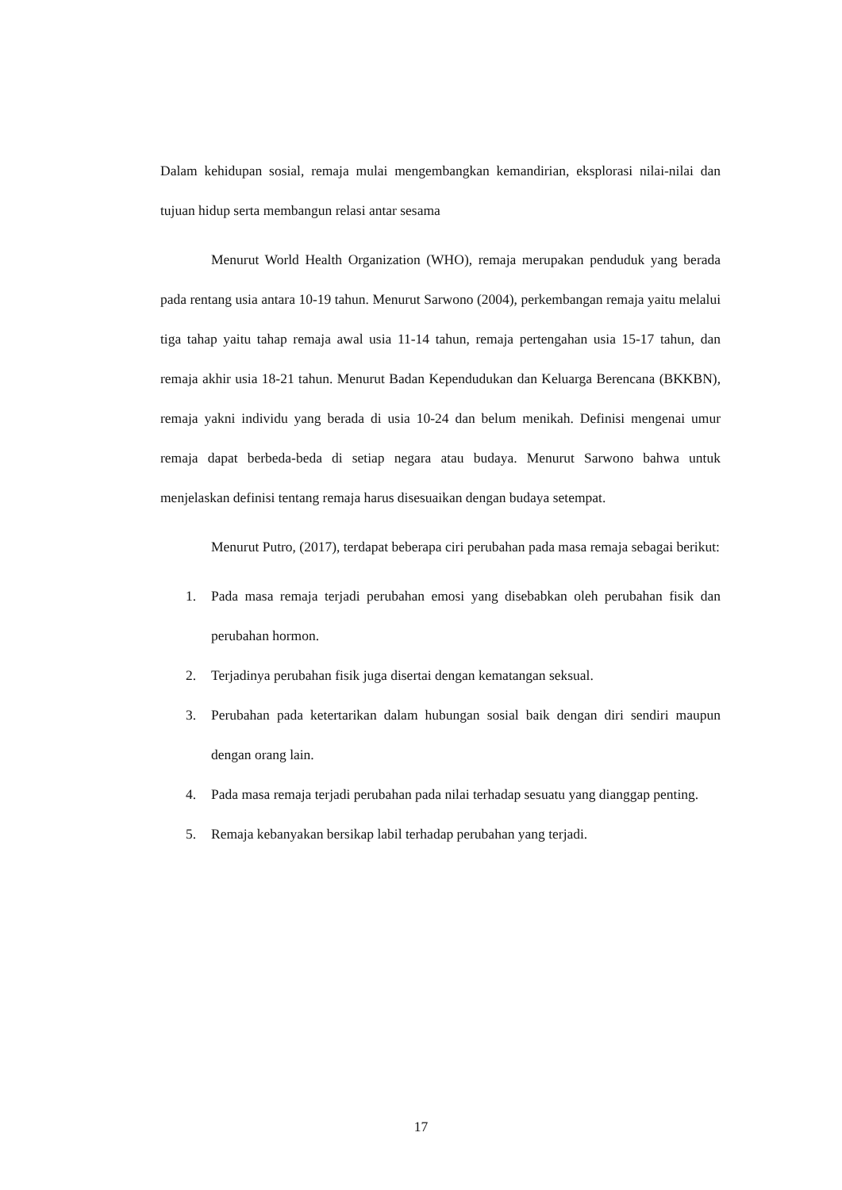Dalam kehidupan sosial, remaja mulai mengembangkan kemandirian, eksplorasi nilai-nilai dan tujuan hidup serta membangun relasi antar sesama
Menurut World Health Organization (WHO), remaja merupakan penduduk yang berada pada rentang usia antara 10-19 tahun. Menurut Sarwono (2004), perkembangan remaja yaitu melalui tiga tahap yaitu tahap remaja awal usia 11-14 tahun, remaja pertengahan usia 15-17 tahun, dan remaja akhir usia 18-21 tahun. Menurut Badan Kependudukan dan Keluarga Berencana (BKKBN), remaja yakni individu yang berada di usia 10-24 dan belum menikah. Definisi mengenai umur remaja dapat berbeda-beda di setiap negara atau budaya. Menurut Sarwono bahwa untuk menjelaskan definisi tentang remaja harus disesuaikan dengan budaya setempat.
Menurut Putro, (2017), terdapat beberapa ciri perubahan pada masa remaja sebagai berikut:
1. Pada masa remaja terjadi perubahan emosi yang disebabkan oleh perubahan fisik dan perubahan hormon.
2. Terjadinya perubahan fisik juga disertai dengan kematangan seksual.
3. Perubahan pada ketertarikan dalam hubungan sosial baik dengan diri sendiri maupun dengan orang lain.
4. Pada masa remaja terjadi perubahan pada nilai terhadap sesuatu yang dianggap penting.
5. Remaja kebanyakan bersikap labil terhadap perubahan yang terjadi.
17